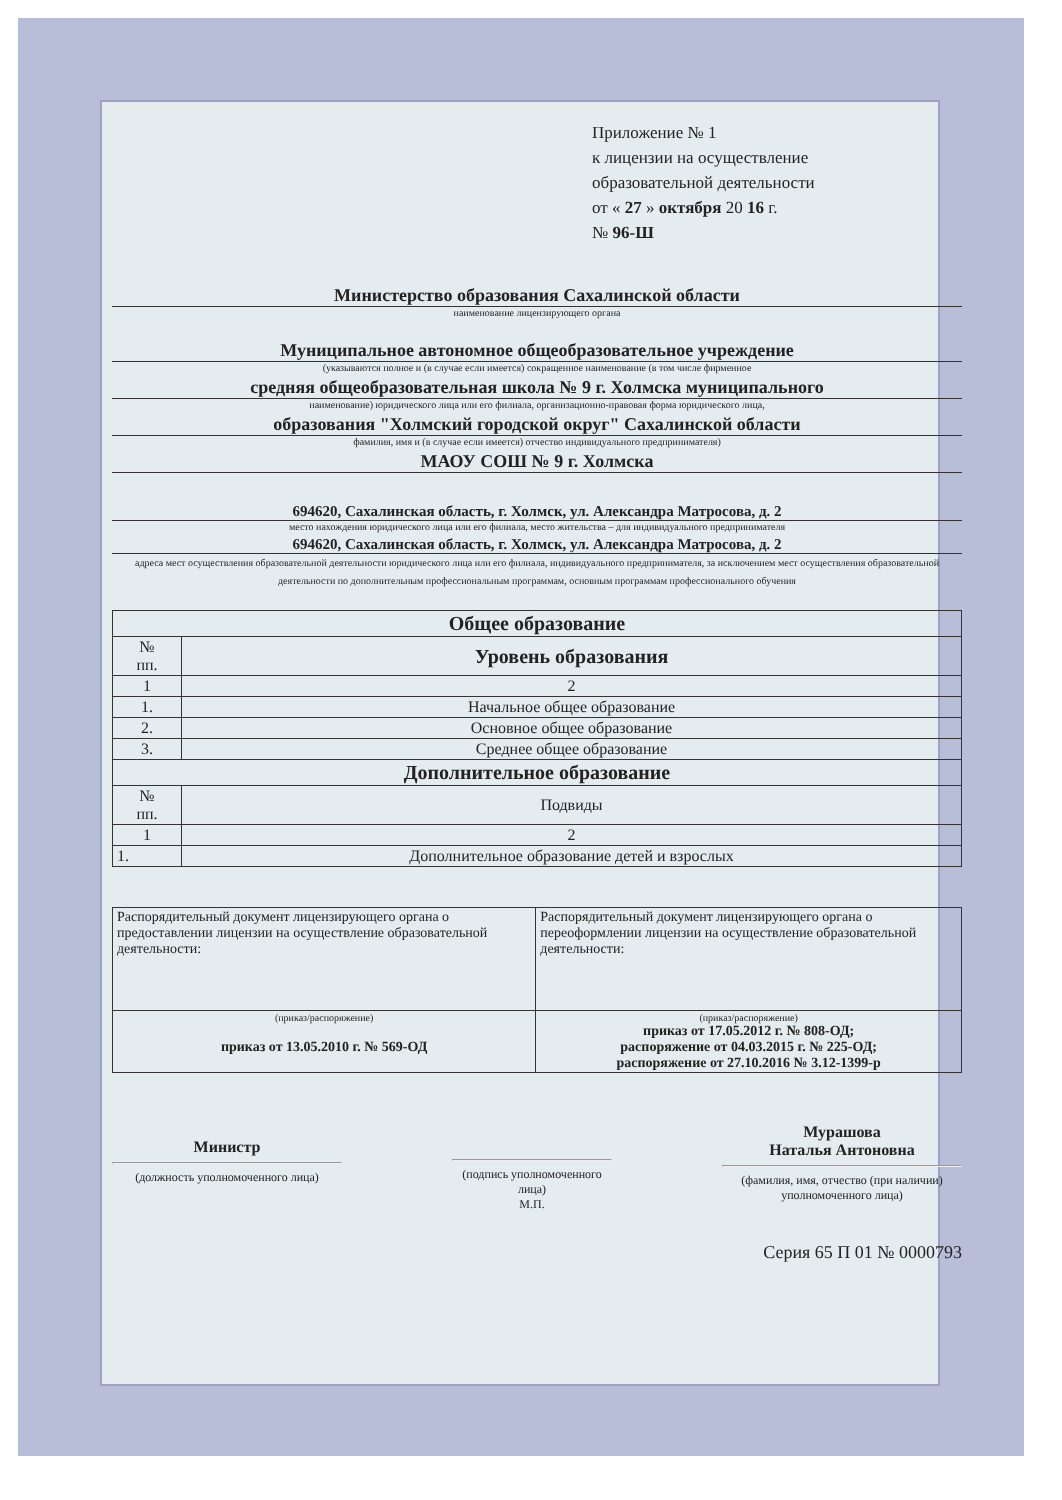Приложение № 1
к лицензии на осуществление
образовательной деятельности
от « 27 » октября 20 16 г.
№ 96-Ш
Министерство образования Сахалинской области
наименование лицензирующего органа
Муниципальное автономное общеобразовательное учреждение
(указываются полное и (в случае если имеется) сокращенное наименование (в том числе фирменное
средняя общеобразовательная школа № 9 г. Холмска муниципального
наименование) юридического лица или его филиала, организационно-правовая форма юридического лица,
образования "Холмский городской округ" Сахалинской области
фамилия, имя и (в случае если имеется) отчество индивидуального предпринимателя)
МАОУ СОШ № 9 г. Холмска
694620, Сахалинская область, г. Холмск, ул. Александра Матросова, д. 2
место нахождения юридического лица или его филиала, место жительства – для индивидуального предпринимателя
694620, Сахалинская область, г. Холмск, ул. Александра Матросова, д. 2
адреса мест осуществления образовательной деятельности юридического лица или его филиала, индивидуального предпринимателя, за исключением мест осуществления образовательной деятельности по дополнительным профессиональным программам, основным программам профессионального обучения
| Общее образование | |
| --- | --- |
| № пп. | Уровень образования |
| 1 | 2 |
| 1. | Начальное общее образование |
| 2. | Основное общее образование |
| 3. | Среднее общее образование |
| Дополнительное образование | |
| № пп. | Подвиды |
| 1 | 2 |
| 1. | Дополнительное образование детей и взрослых |
| Распорядительный документ лицензирующего органа о предоставлении лицензии на осуществление образовательной деятельности: | Распорядительный документ лицензирующего органа о переоформлении лицензии на осуществление образовательной деятельности: |
| (приказ/распоряжение) приказ от 13.05.2010 г. № 569-ОД | (приказ/распоряжение) приказ от 17.05.2012 г. № 808-ОД; распоряжение от 04.03.2015 г. № 225-ОД; распоряжение от 27.10.2016 № 3.12-1399-р |
Министр
(должность уполномоченного лица)
(подпись уполномоченного лица)
М.П.
Мурашова
Наталья Антоновна
(фамилия, имя, отчество (при наличии) уполномоченного лица)
Серия 65 П 01 № 0000793